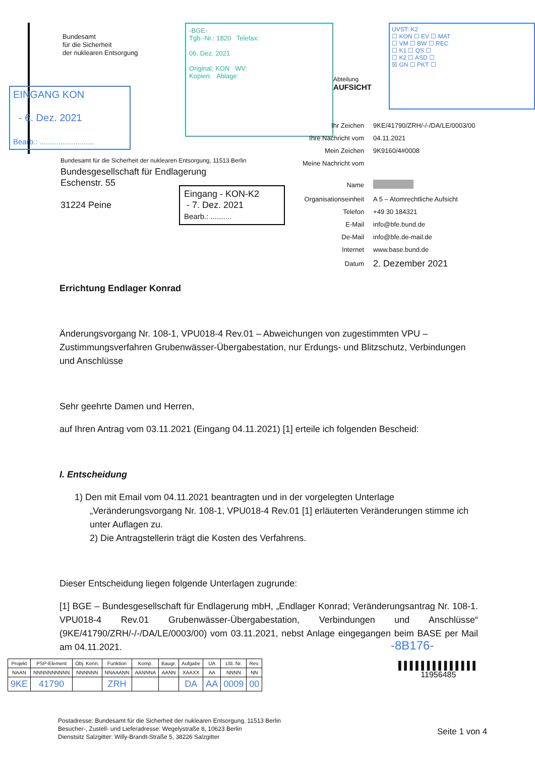Bundesamt
für die Sicherheit
der nuklearen Entsorgung
-BGE-
Tgb.-Nr.: 1820 Telefax:
06. Dez. 2021
Original: KON WV:
Kopien: Ablage:
Abteilung
AUFSICHT
UVST: K2
☐ KON ☐ EV ☐ MAT
☐ VM ☐ BW ☐ REC
☐ K1 ☐ QS ☐
☐ K2 ☐ ASD ☐
☒ GN ☐ PKT ☐
EINGANG KON
- 6. Dez. 2021
Bearb.: ..........................
| Ihr Zeichen | 9KE/41790/ZRH/-/-/DA/LE/0003/00 |
| Ihre Nachricht vom | 04.11.2021 |
| Mein Zeichen | 9K9160/4#0008 |
| Meine Nachricht vom | |
| Name | |
| Organisationseinheit | A 5 – Atomrechtliche Aufsicht |
| Telefon | +49 30 184321 |
| E-Mail | info@bfe.bund.de |
| De-Mail | info@bfe.de-mail.de |
| Internet | www.base.bund.de |
| Datum | 2. Dezember 2021 |
Bundesamt für die Sicherheit der nuklearen Entsorgung, 11513 Berlin
Bundesgesellschaft für Endlagerung
Eschenstr. 55
31224 Peine
Eingang - KON-K2
- 7. Dez. 2021
Bearb.: ..........
Errichtung Endlager Konrad
Änderungsvorgang Nr. 108-1, VPU018-4 Rev.01 – Abweichungen von zugestimmten VPU – Zustimmungsverfahren Grubenwässer-Übergabestation, nur Erdungs- und Blitzschutz, Verbindungen und Anschlüsse
Sehr geehrte Damen und Herren,
auf Ihren Antrag vom 03.11.2021 (Eingang 04.11.2021) [1] erteile ich folgenden Bescheid:
I. Entscheidung
1) Den mit Email vom 04.11.2021 beantragten und in der vorgelegten Unterlage „Veränderungsvorgang Nr. 108-1, VPU018-4 Rev.01 [1] erläuterten Veränderungen stimme ich unter Auflagen zu.
2) Die Antragstellerin trägt die Kosten des Verfahrens.
Dieser Entscheidung liegen folgende Unterlagen zugrunde:
[1] BGE – Bundesgesellschaft für Endlagerung mbH, „Endlager Konrad; Veränderungsantrag Nr. 108-1. VPU018-4 Rev.01 Grubenwässer-Übergabestation, Verbindungen und Anschlüsse“ (9KE/41790/ZRH/-/-/DA/LE/0003/00) vom 03.11.2021, nebst Anlage eingegangen beim BASE per Mail am 04.11.2021.
-8B176-
▌▌▌▌▌▌▌▌▌▌▌▌▌▌
11956485
| Projekt | PSP-Element | Obj. Kenn. | Funktion | Komp. | Baugr. | Aufgabe | UA | Lfd. Nr. | Rev. |
| --- | --- | --- | --- | --- | --- | --- | --- | --- | --- |
| NAAN | NNNNNNNNNN | NNNNNN | NNAAANN | AANNNA | AANN | XAAXX | AA | NNNN | NN |
| 9KE | 41790 | | ZRH | | | DA | AA | 0009 | 00 |
Postadresse: Bundesamt für die Sicherheit der nuklearen Entsorgung, 11513 Berlin
Besucher-, Zustell- und Lieferadresse: Wegelystraße 8, 10623 Berlin
Dienstsitz Salzgitter: Willy-Brandt-Straße 5, 38226 Salzgitter
Seite 1 von 4